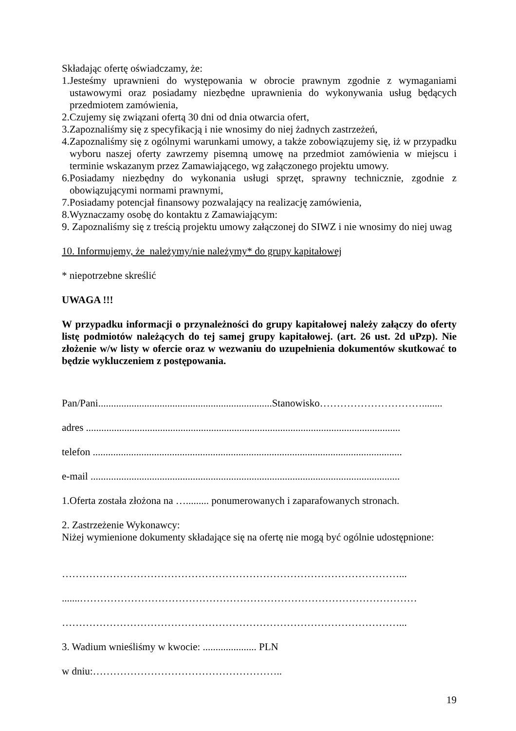Składając ofertę oświadczamy, że:
1.Jesteśmy uprawnieni do występowania w obrocie prawnym zgodnie z wymaganiami ustawowymi oraz posiadamy niezbędne uprawnienia do wykonywania usług będących przedmiotem zamówienia,
2.Czujemy się związani ofertą 30 dni od dnia otwarcia ofert,
3.Zapoznaliśmy się z specyfikacją i nie wnosimy do niej żadnych zastrzeżeń,
4.Zapoznaliśmy się z ogólnymi warunkami umowy, a także zobowiązujemy się, iż w przypadku wyboru naszej oferty zawrzemy pisemną umowę na przedmiot zamówienia w miejscu i terminie wskazanym przez Zamawiającego, wg załączonego projektu umowy.
6.Posiadamy niezbędny do wykonania usługi sprzęt, sprawny technicznie, zgodnie z obowiązującymi normami prawnymi,
7.Posiadamy potencjał finansowy pozwalający na realizację zamówienia,
8.Wyznaczamy osobę do kontaktu z Zamawiającym:
9. Zapoznaliśmy się z treścią projektu umowy załączonej do SIWZ i nie wnosimy do niej uwag
10. Informujemy, że należymy/nie należymy* do grupy kapitałowej
* niepotrzebne skreślić
UWAGA !!!
W przypadku informacji o przynależności do grupy kapitałowej należy załączy do oferty listę podmiotów należących do tej samej grupy kapitałowej. (art. 26 ust. 2d uPzp). Nie złożenie w/w listy w ofercie oraz w wezwaniu do uzupełnienia dokumentów skutkować to będzie wykluczeniem z postępowania.
Pan/Pani....................................................................Stanowisko…………………………........
adres ...........................................................................................................................
telefon .........................................................................................................................
e-mail .........................................................................................................................
1.Oferta została złożona na …......... ponumerowanych i zaparafowanych stronach.
2. Zastrzeżenie Wykonawcy:
Niżej wymienione dokumenty składające się na ofertę nie mogą być ogólnie udostępnione:
………………………………………………………………………………………...
.......………………………………………………………………………………………
………………………………………………………………………………………...
3. Wadium wnieśliśmy w kwocie: ..................... PLN
w dniu:………………………………………………..
19